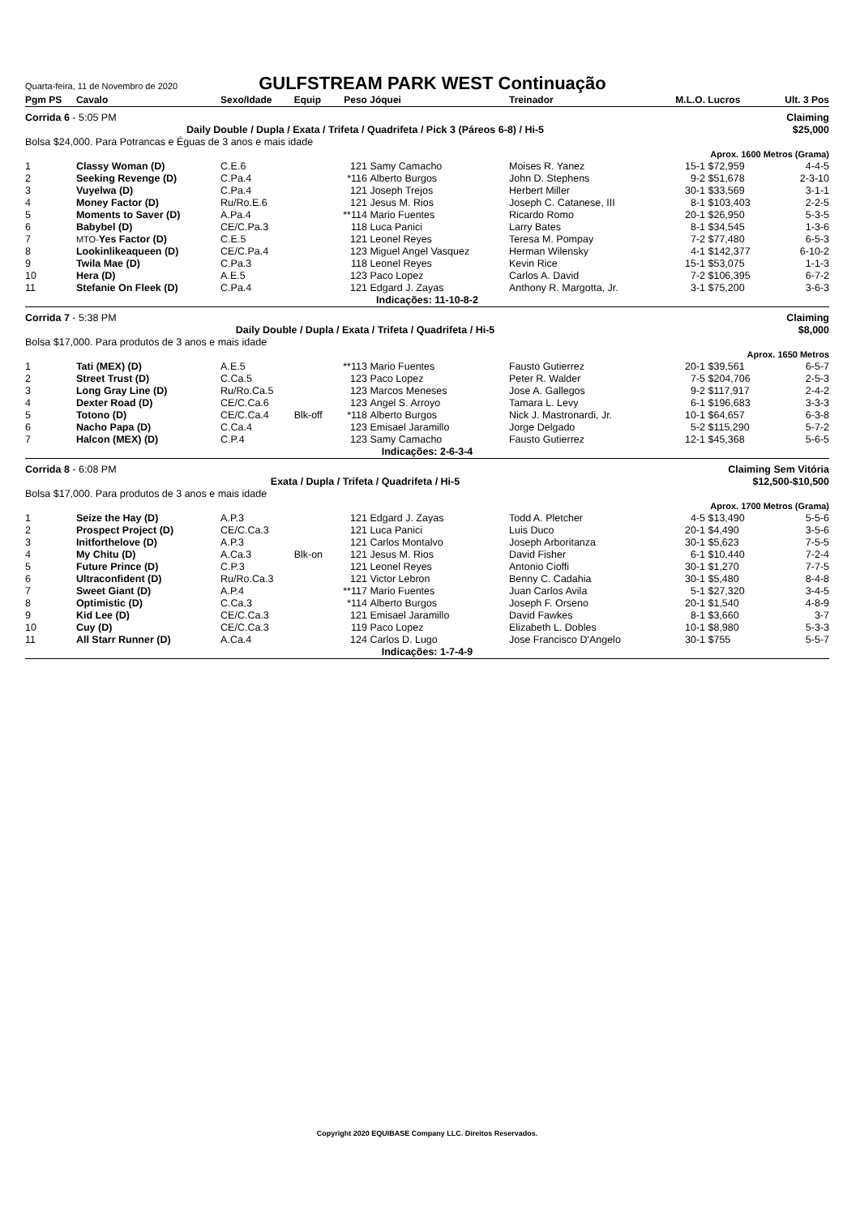Quarta-feira, 11 de Novembro de 2020
GULFSTREAM PARK WEST Continuação
| Pgm PS | Cavalo | Sexo/Idade | Equip | Peso | Jóquei | Treinador | M.L.O. | Lucros | Ult. 3 Pos |
| --- | --- | --- | --- | --- | --- | --- | --- | --- | --- |
| Corrida 6 - 5:05 PM | | | | | | | Claiming | | |
| Daily Double / Dupla / Exata / Trifeta / Quadrifeta / Pick 3 (Páreos 6-8) / Hi-5 | | | | | | | | $25,000 | |
| Bolsa $24,000. Para Potrancas e Éguas de 3 anos e mais idade | | | | | | | | | |
| Aprox. 1600 Metros (Grama) | | | | | | | | | |
| 1 | Classy Woman (D) | C.E.6 | | 121 | Samy Camacho | Moises R. Yanez | 15-1 | $72,959 | 4-4-5 |
| 2 | Seeking Revenge (D) | C.Pa.4 | | *116 | Alberto Burgos | John D. Stephens | 9-2 | $51,678 | 2-3-10 |
| 3 | Vuyelwa (D) | C.Pa.4 | | 121 | Joseph Trejos | Herbert Miller | 30-1 | $33,569 | 3-1-1 |
| 4 | Money Factor (D) | Ru/Ro.E.6 | | 121 | Jesus M. Rios | Joseph C. Catanese, III | 8-1 | $103,403 | 2-2-5 |
| 5 | Moments to Saver (D) | A.Pa.4 | | **114 | Mario Fuentes | Ricardo Romo | 20-1 | $26,950 | 5-3-5 |
| 6 | Babybel (D) | CE/C.Pa.3 | | 118 | Luca Panici | Larry Bates | 8-1 | $34,545 | 1-3-6 |
| 7 | MTO- Yes Factor (D) | C.E.5 | | 121 | Leonel Reyes | Teresa M. Pompay | 7-2 | $77,480 | 6-5-3 |
| 8 | Lookinlikeaqueen (D) | CE/C.Pa.4 | | 123 | Miguel Angel Vasquez | Herman Wilensky | 4-1 | $142,377 | 6-10-2 |
| 9 | Twila Mae (D) | C.Pa.3 | | 118 | Leonel Reyes | Kevin Rice | 15-1 | $53,075 | 1-1-3 |
| 10 | Hera (D) | A.E.5 | | 123 | Paco Lopez | Carlos A. David | 7-2 | $106,395 | 6-7-2 |
| 11 | Stefanie On Fleek (D) | C.Pa.4 | | 121 | Edgard J. Zayas | Anthony R. Margotta, Jr. | 3-1 | $75,200 | 3-6-3 |
| Indicações: 11-10-8-2 | | | | | | | | | |
| Corrida 7 - 5:38 PM | | | | | | | Claiming | | |
| Daily Double / Dupla / Exata / Trifeta / Quadrifeta / Hi-5 | | | | | | | | $8,000 | |
| Bolsa $17,000. Para produtos de 3 anos e mais idade | | | | | | | | | |
| Aprox. 1650 Metros | | | | | | | | | |
| 1 | Tati (MEX) (D) | A.E.5 | | **113 | Mario Fuentes | Fausto Gutierrez | 20-1 | $39,561 | 6-5-7 |
| 2 | Street Trust (D) | C.Ca.5 | | 123 | Paco Lopez | Peter R. Walder | 7-5 | $204,706 | 2-5-3 |
| 3 | Long Gray Line (D) | Ru/Ro.Ca.5 | | 123 | Marcos Meneses | Jose A. Gallegos | 9-2 | $117,917 | 2-4-2 |
| 4 | Dexter Road (D) | CE/C.Ca.6 | | 123 | Angel S. Arroyo | Tamara L. Levy | 6-1 | $196,683 | 3-3-3 |
| 5 | Totono (D) | CE/C.Ca.4 | Blk-off | *118 | Alberto Burgos | Nick J. Mastronardi, Jr. | 10-1 | $64,657 | 6-3-8 |
| 6 | Nacho Papa (D) | C.Ca.4 | | 123 | Emisael Jaramillo | Jorge Delgado | 5-2 | $115,290 | 5-7-2 |
| 7 | Halcon (MEX) (D) | C.P.4 | | 123 | Samy Camacho | Fausto Gutierrez | 12-1 | $45,368 | 5-6-5 |
| Indicações: 2-6-3-4 | | | | | | | | | |
| Corrida 8 - 6:08 PM | | | | | | | Claiming Sem Vitória | | |
| Exata / Dupla / Trifeta / Quadrifeta / Hi-5 | | | | | | | | $12,500-$10,500 | |
| Bolsa $17,000. Para produtos de 3 anos e mais idade | | | | | | | | | |
| Aprox. 1700 Metros (Grama) | | | | | | | | | |
| 1 | Seize the Hay (D) | A.P.3 | | 121 | Edgard J. Zayas | Todd A. Pletcher | 4-5 | $13,490 | 5-5-6 |
| 2 | Prospect Project (D) | CE/C.Ca.3 | | 121 | Luca Panici | Luis Duco | 20-1 | $4,490 | 3-5-6 |
| 3 | Initforthelove (D) | A.P.3 | | 121 | Carlos Montalvo | Joseph Arboritanza | 30-1 | $5,623 | 7-5-5 |
| 4 | My Chitu (D) | A.Ca.3 | Blk-on | 121 | Jesus M. Rios | David Fisher | 6-1 | $10,440 | 7-2-4 |
| 5 | Future Prince (D) | C.P.3 | | 121 | Leonel Reyes | Antonio Cioffi | 30-1 | $1,270 | 7-7-5 |
| 6 | Ultraconfident (D) | Ru/Ro.Ca.3 | | 121 | Victor Lebron | Benny C. Cadahia | 30-1 | $5,480 | 8-4-8 |
| 7 | Sweet Giant (D) | A.P.4 | | **117 | Mario Fuentes | Juan Carlos Avila | 5-1 | $27,320 | 3-4-5 |
| 8 | Optimistic (D) | C.Ca.3 | | *114 | Alberto Burgos | Joseph F. Orseno | 20-1 | $1,540 | 4-8-9 |
| 9 | Kid Lee (D) | CE/C.Ca.3 | | 121 | Emisael Jaramillo | David Fawkes | 8-1 | $3,660 | 3-7 |
| 10 | Cuy (D) | CE/C.Ca.3 | | 119 | Paco Lopez | Elizabeth L. Dobles | 10-1 | $8,980 | 5-3-3 |
| 11 | All Starr Runner (D) | A.Ca.4 | | 124 | Carlos D. Lugo | Jose Francisco D'Angelo | 30-1 | $755 | 5-5-7 |
| Indicações: 1-7-4-9 | | | | | | | | | |
Copyright 2020 EQUIBASE Company LLC. Direitos Reservados.